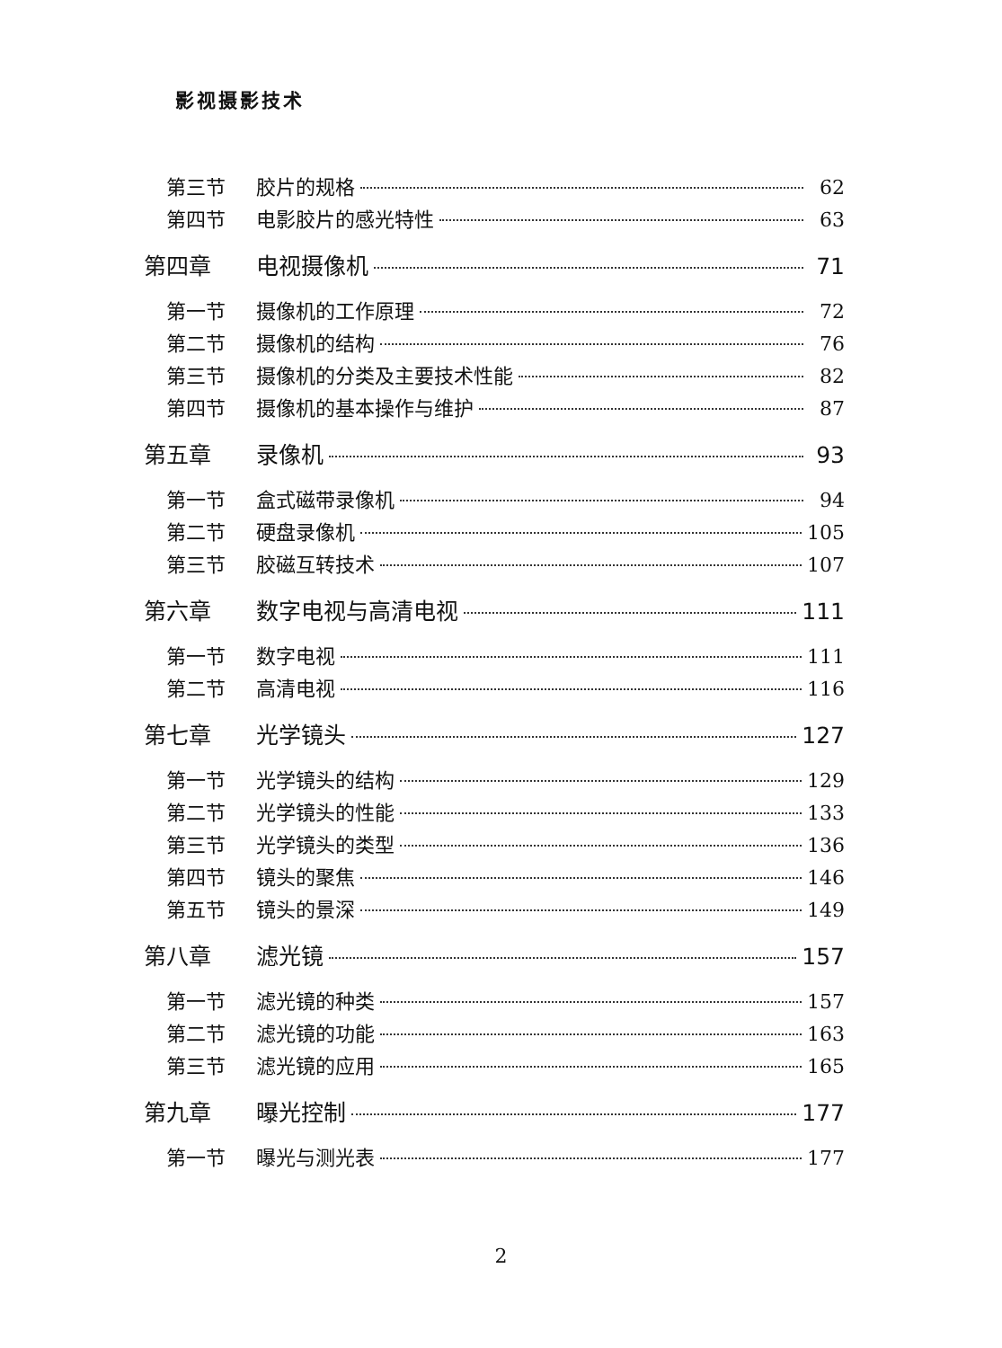影视摄影技术
第三节 胶片的规格 62
第四节 电影胶片的感光特性 63
第四章 电视摄像机 71
第一节 摄像机的工作原理 72
第二节 摄像机的结构 76
第三节 摄像机的分类及主要技术性能 82
第四节 摄像机的基本操作与维护 87
第五章 录像机 93
第一节 盒式磁带录像机 94
第二节 硬盘录像机 105
第三节 胶磁互转技术 107
第六章 数字电视与高清电视 111
第一节 数字电视 111
第二节 高清电视 116
第七章 光学镜头 127
第一节 光学镜头的结构 129
第二节 光学镜头的性能 133
第三节 光学镜头的类型 136
第四节 镜头的聚焦 146
第五节 镜头的景深 149
第八章 滤光镜 157
第一节 滤光镜的种类 157
第二节 滤光镜的功能 163
第三节 滤光镜的应用 165
第九章 曝光控制 177
第一节 曝光与测光表 177
2